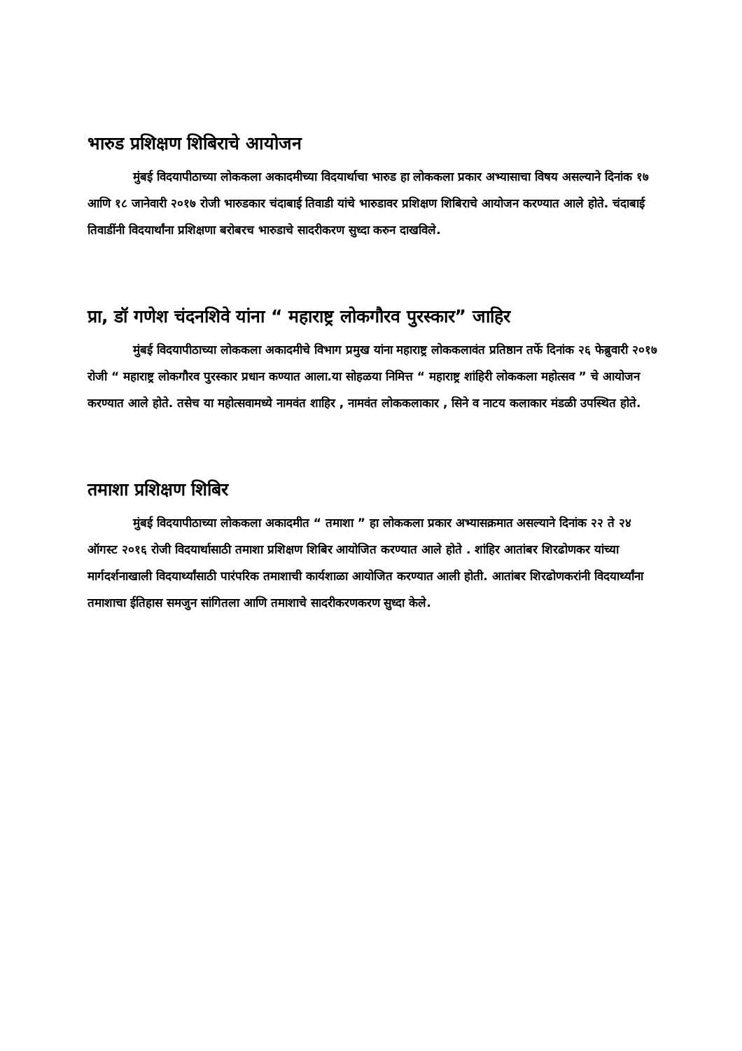भारुड प्रशिक्षण शिबिराचे आयोजन
मुंबई विदयापीठाच्या लोककला अकादमीच्या विदयार्थाचा भारुड हा लोककला प्रकार अभ्यासाचा विषय असल्याने दिनांक १७ आणि १८ जानेवारी २०१७ रोजी भारुडकार चंदाबाई तिवाडी यांचे भारुडावर प्रशिक्षण शिबिराचे आयोजन करण्यात आले होते. चंदाबाई तिवाडींनी विदयार्थांना प्रशिक्षणा बरोबरच भारुडाचे सादरीकरण सुध्दा करुन दाखविले.
प्रा, डॉ गणेश चंदनशिवे यांना “ महाराष्ट्र लोकगौरव पुरस्कार” जाहिर
मुंबई विदयापीठाच्या लोककला अकादमीचे विभाग प्रमुख यांना महाराष्ट्र लोककलावंत प्रतिष्ठान तर्फे दिनांक २६ फेब्रुवारी २०१७ रोजी “ महाराष्ट्र लोकगौरव पुरस्कार प्रधान कण्यात आला.या सोहळया निमित्त “ महाराष्ट्र शांहिरी लोककला महोत्सव ” चे आयोजन करण्यात आले होते. तसेच या महोत्सवामध्ये नामवंत शाहिर , नामवंत लोककलाकार , सिने व नाटय कलाकार मंडळी उपस्थित होते.
तमाशा प्रशिक्षण शिबिर
मुंबई विदयापीठाच्या लोककला अकादमीत “ तमाशा ” हा लोककला प्रकार अभ्यासक्रमात असल्याने दिनांक २२ ते २४ ऑगस्ट २०१६ रोजी विदयार्थासाठी तमाशा प्रशिक्षण शिबिर आयोजित करण्यात आले होते . शांहिर आतांबर शिरढोणकर यांच्या मार्गदर्शनाखाली विदयार्थ्यांसाठी पारंपरिक तमाशाची कार्यशाळा आयोजित करण्यात आली होती. आतांबर शिरढोणकरांनी विदयार्थ्यांना तमाशाचा ईतिहास समजुन सांगितला आणि तमाशाचे सादरीकरणकरण सुध्दा केले.